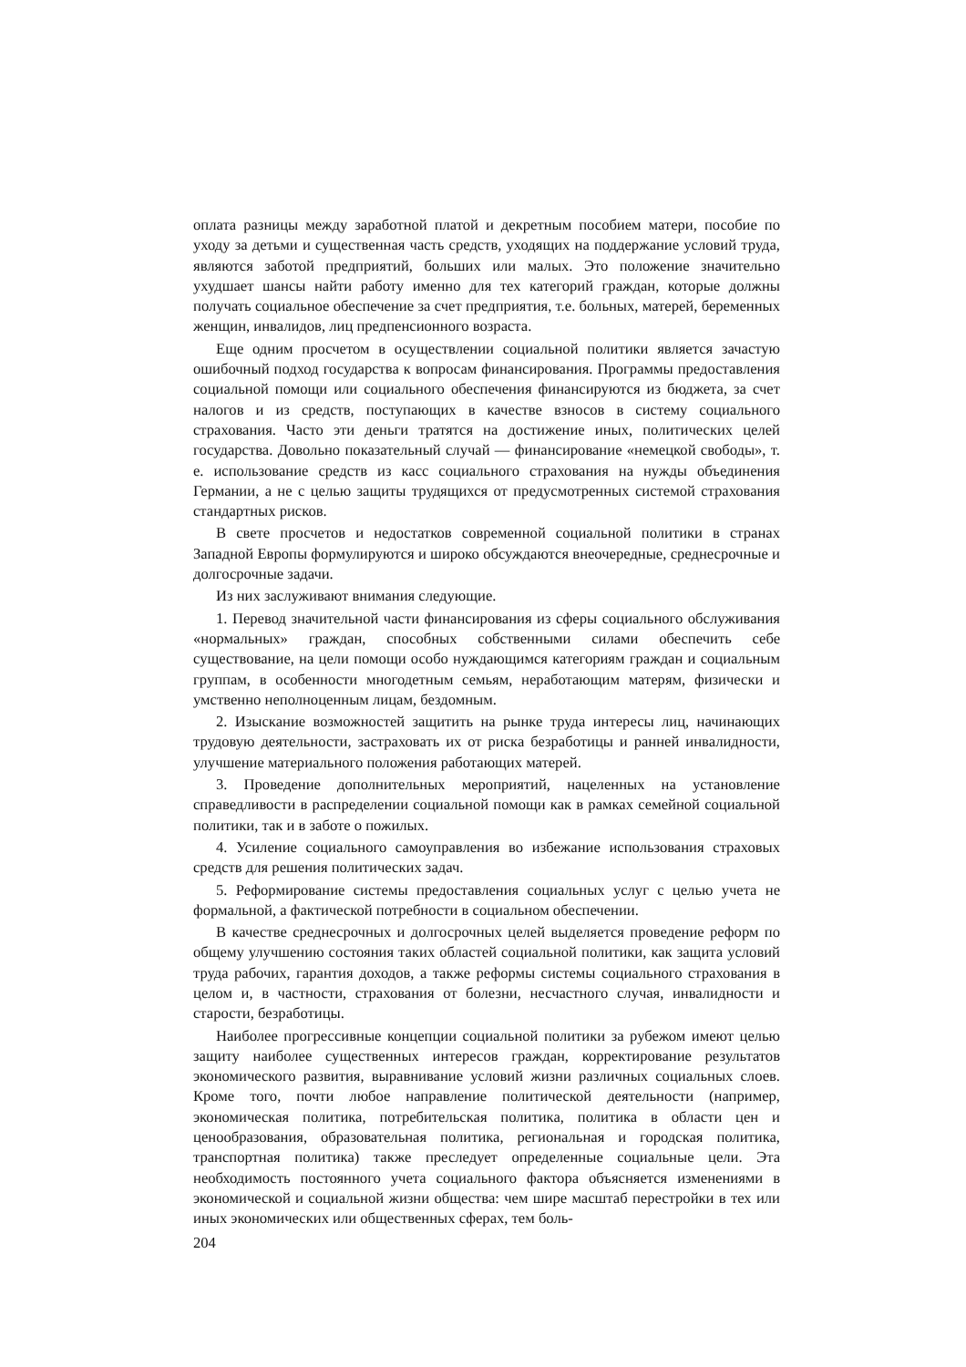оплата разницы между заработной платой и декретным пособием матери, пособие по уходу за детьми и существенная часть средств, уходящих на поддержание условий труда, являются заботой предприятий, больших или малых. Это положение значительно ухудшает шансы найти работу именно для тех категорий граждан, которые должны получать социальное обеспечение за счет предприятия, т.е. больных, матерей, беременных женщин, инвалидов, лиц предпенсионного возраста.
Еще одним просчетом в осуществлении социальной политики является зачастую ошибочный подход государства к вопросам финансирования. Программы предоставления социальной помощи или социального обеспечения финансируются из бюджета, за счет налогов и из средств, поступающих в качестве взносов в систему социального страхования. Часто эти деньги тратятся на достижение иных, политических целей государства. Довольно показательный случай — финансирование «немецкой свободы», т. е. использование средств из касс социального страхования на нужды объединения Германии, а не с целью защиты трудящихся от предусмотренных системой страхования стандартных рисков.
В свете просчетов и недостатков современной социальной политики в странах Западной Европы формулируются и широко обсуждаются внеочередные, среднесрочные и долгосрочные задачи.
Из них заслуживают внимания следующие.
1. Перевод значительной части финансирования из сферы социального обслуживания «нормальных» граждан, способных собственными силами обеспечить себе существование, на цели помощи особо нуждающимся категориям граждан и социальным группам, в особенности многодетным семьям, неработающим матерям, физически и умственно неполноценным лицам, бездомным.
2. Изыскание возможностей защитить на рынке труда интересы лиц, начинающих трудовую деятельности, застраховать их от риска безработицы и ранней инвалидности, улучшение материального положения работающих матерей.
3. Проведение дополнительных мероприятий, нацеленных на установление справедливости в распределении социальной помощи как в рамках семейной социальной политики, так и в заботе о пожилых.
4. Усиление социального самоуправления во избежание использования страховых средств для решения политических задач.
5. Реформирование системы предоставления социальных услуг с целью учета не формальной, а фактической потребности в социальном обеспечении.
В качестве среднесрочных и долгосрочных целей выделяется проведение реформ по общему улучшению состояния таких областей социальной политики, как защита условий труда рабочих, гарантия доходов, а также реформы системы социального страхования в целом и, в частности, страхования от болезни, несчастного случая, инвалидности и старости, безработицы.
Наиболее прогрессивные концепции социальной политики за рубежом имеют целью защиту наиболее существенных интересов граждан, корректирование результатов экономического развития, выравнивание условий жизни различных социальных слоев. Кроме того, почти любое направление политической деятельности (например, экономическая политика, потребительская политика, политика в области цен и ценообразования, образовательная политика, региональная и городская политика, транспортная политика) также преследует определенные социальные цели. Эта необходимость постоянного учета социального фактора объясняется изменениями в экономической и социальной жизни общества: чем шире масштаб перестройки в тех или иных экономических или общественных сферах, тем боль-
204